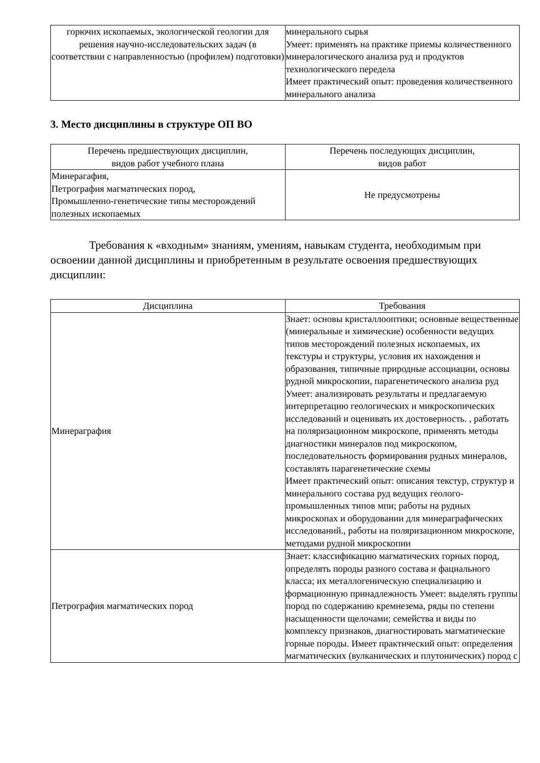| горючих ископаемых, экологической геологии для решения научно-исследовательских задач (в соответствии с направленностью (профилем) подготовки) | минерального сырья Умеет: применять на практике приемы количественного минералогического анализа руд и продуктов технологического передела Имеет практический опыт: проведения количественного минерального анализа |
3. Место дисциплины в структуре ОП ВО
| Перечень предшествующих дисциплин, видов работ учебного плана | Перечень последующих дисциплин, видов работ |
| --- | --- |
| Минерагафия, Петрография магматических пород, Промышленно-генетические типы месторождений полезных ископаемых | Не предусмотрены |
Требования к «входным» знаниям, умениям, навыкам студента, необходимым при освоении данной дисциплины и приобретенным в результате освоения предшествующих дисциплин:
| Дисциплина | Требования |
| --- | --- |
| Минераграфия | Знает: основы кристаллооптики; основные вещественные (минеральные и химические) особенности ведущих типов месторождений полезных ископаемых, их текстуры и структуры, условия их нахождения и образования, типичные природные ассоциации, основы рудной микроскопии, парагенетического анализа руд Умеет: анализировать результаты и предлагаемую интерпретацию геологических и микроскопических исследований и оценивать их достоверность. , работать на поляризационном микроскопе, применять методы диагностики минералов под микроскопом, последовательность формирования рудных минералов, составлять парагенетические схемы Имеет практический опыт: описания текстур, структур и минерального состава руд ведущих геолого-промышленных типов мпи; работы на рудных микроскопах и оборудовании для минераграфических исследований., работы на поляризационном микроскопе, методами рудной микроскопии |
| Петрография магматических пород | Знает: классификацию магматических горных пород, определять породы разного состава и фациального класса; их металлогеническую специализацию и формационную принадлежность Умеет: выделять группы пород по содержанию кремнезема, ряды по степени насыщенности щелочами; семейства и виды по комплексу признаков, диагностировать магматические горные породы. Имеет практический опыт: определения магматических (вулканических и плутонических) пород с |